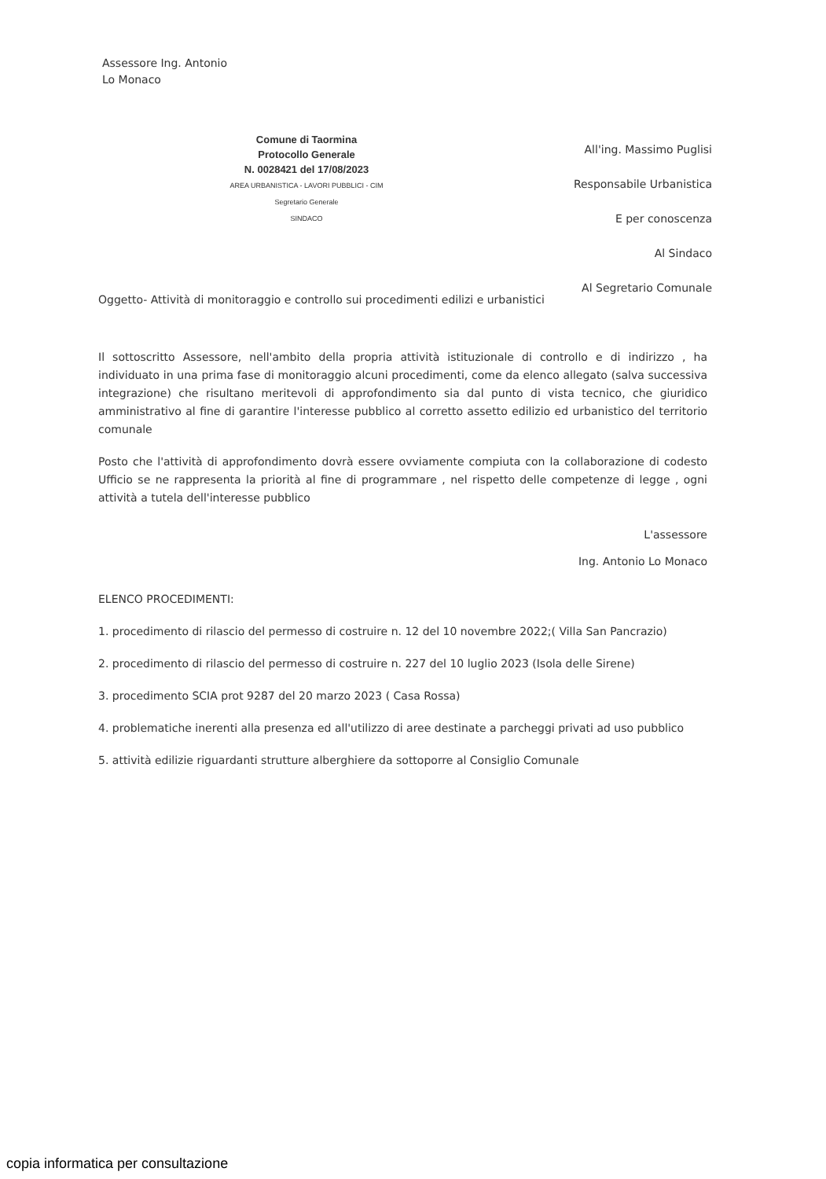Assessore Ing. Antonio
Lo Monaco
Comune di Taormina
Protocollo Generale
N. 0028421 del 17/08/2023
AREA URBANISTICA - LAVORI PUBBLICI - CIM
Segretario Generale
SINDACO
All'ing. Massimo Puglisi
Responsabile Urbanistica
E per conoscenza
Al Sindaco
Al Segretario Comunale
Oggetto- Attività di monitoraggio e controllo sui procedimenti edilizi e urbanistici
Il sottoscritto Assessore, nell'ambito della propria attività istituzionale di controllo e di indirizzo , ha individuato in una prima fase di monitoraggio alcuni procedimenti, come da elenco allegato (salva successiva integrazione) che risultano meritevoli di approfondimento sia dal punto di vista tecnico, che giuridico amministrativo al fine di garantire l'interesse pubblico al corretto assetto edilizio ed urbanistico del territorio comunale
Posto che l'attività di approfondimento dovrà essere ovviamente compiuta con la collaborazione di codesto Ufficio se ne rappresenta la priorità al fine di programmare , nel rispetto delle competenze di legge , ogni attività a tutela dell'interesse pubblico
L'assessore
Ing. Antonio Lo Monaco
ELENCO PROCEDIMENTI:
1. procedimento di rilascio del permesso di costruire n. 12 del 10 novembre 2022;( Villa San Pancrazio)
2. procedimento di rilascio del permesso di costruire n. 227 del 10 luglio 2023 (Isola delle Sirene)
3. procedimento SCIA prot 9287 del 20 marzo 2023 ( Casa Rossa)
4. problematiche inerenti alla presenza ed all'utilizzo di aree destinate a parcheggi privati ad uso pubblico
5. attività edilizie riguardanti strutture alberghiere da sottoporre al Consiglio Comunale
copia informatica per consultazione